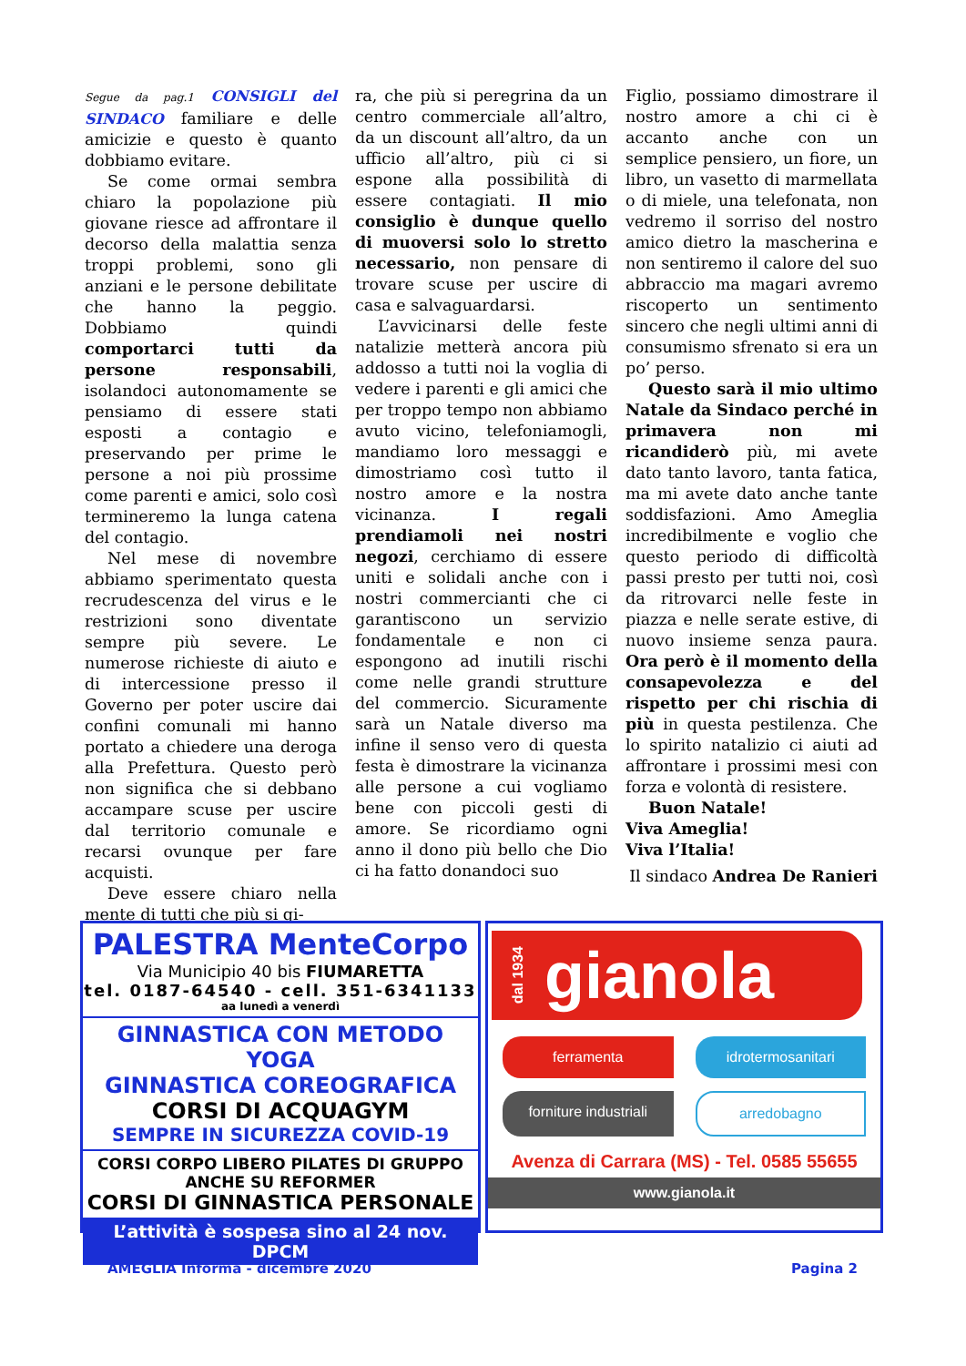Segue da pag.1 CONSIGLI del SINDACO familiare e delle amicizie e questo è quanto dobbiamo evitare.
Se come ormai sembra chiaro la popolazione più giovane riesce ad affrontare il decorso della malattia senza troppi problemi, sono gli anziani e le persone debilitate che hanno la peggio. Dobbiamo quindi comportarci tutti da persone responsabili, isolandoci autonomamente se pensiamo di essere stati esposti a contagio e preservando per prime le persone a noi più prossime come parenti e amici, solo così termineremo la lunga catena del contagio.
Nel mese di novembre abbiamo sperimentato questa recrudescenza del virus e le restrizioni sono diventate sempre più severe. Le numerose richieste di aiuto e di intercessione presso il Governo per poter uscire dai confini comunali mi hanno portato a chiedere una deroga alla Prefettura. Questo però non significa che si debbano accampare scuse per uscire dal territorio comunale e recarsi ovunque per fare acquisti.
Deve essere chiaro nella mente di tutti che più si gi-
ra, che più si peregrina da un centro commerciale all’altro, da un discount all’altro, da un ufficio all’altro, più ci si espone alla possibilità di essere contagiati. Il mio consiglio è dunque quello di muoversi solo lo stretto necessario, non pensare di trovare scuse per uscire di casa e salvaguardarsi.
L’avvicinarsi delle feste natalizie metterà ancora più addosso a tutti noi la voglia di vedere i parenti e gli amici che per troppo tempo non abbiamo avuto vicino, telefoniamogli, mandiamo loro messaggi e dimostriamo così tutto il nostro amore e la nostra vicinanza. I regali prendiamoli nei nostri negozi, cerchiamo di essere uniti e solidali anche con i nostri commercianti che ci garantiscono un servizio fondamentale e non ci espongono ad inutili rischi come nelle grandi strutture del commercio. Sicuramente sarà un Natale diverso ma infine il senso vero di questa festa è dimostrare la vicinanza alle persone a cui vogliamo bene con piccoli gesti di amore. Se ricordiamo ogni anno il dono più bello che Dio ci ha fatto donandoci suo
Figlio, possiamo dimostrare il nostro amore a chi ci è accanto anche con un semplice pensiero, un fiore, un libro, un vasetto di marmellata o di miele, una telefonata, non vedremo il sorriso del nostro amico dietro la mascherina e non sentiremo il calore del suo abbraccio ma magari avremo riscoperto un sentimento sincero che negli ultimi anni di consumismo sfrenato si era un po’ perso.
Questo sarà il mio ultimo Natale da Sindaco perché in primavera non mi ricandiderò più, mi avete dato tanto lavoro, tanta fatica, ma mi avete dato anche tante soddisfazioni. Amo Ameglia incredibilmente e voglio che questo periodo di difficoltà passi presto per tutti noi, così da ritrovarci nelle feste in piazza e nelle serate estive, di nuovo insieme senza paura. Ora però è il momento della consapevolezza e del rispetto per chi rischia di più in questa pestilenza. Che lo spirito natalizio ci aiuti ad affrontare i prossimi mesi con forza e volontà di resistere.
Buon Natale!
Viva Ameglia!
Viva l’Italia!
Il sindaco Andrea De Ranieri
PALESTRA MenteCorpo
Via Municipio 40 bis FIUMARETTA
tel. 0187-64540 - cell. 351-6341133
aa lunedì a venerdì
GINNASTICA CON METODO YOGA
GINNASTICA COREOGRAFICA
CORSI DI ACQUAGYM
SEMPRE IN SICUREZZA COVID-19
CORSI CORPO LIBERO PILATES DI GRUPPO
ANCHE SU REFORMER
CORSI DI GINNASTICA PERSONALE
L’attività è sospesa sino al 24 nov. DPCM
dal 1934 gianola
ferramenta idrotermosanitari forniture industriali arredobagno
Avenza di Carrara (MS) - Tel. 0585 55655
www.gianola.it
AMEGLIA Informa - dicembre 2020 Pagina 2